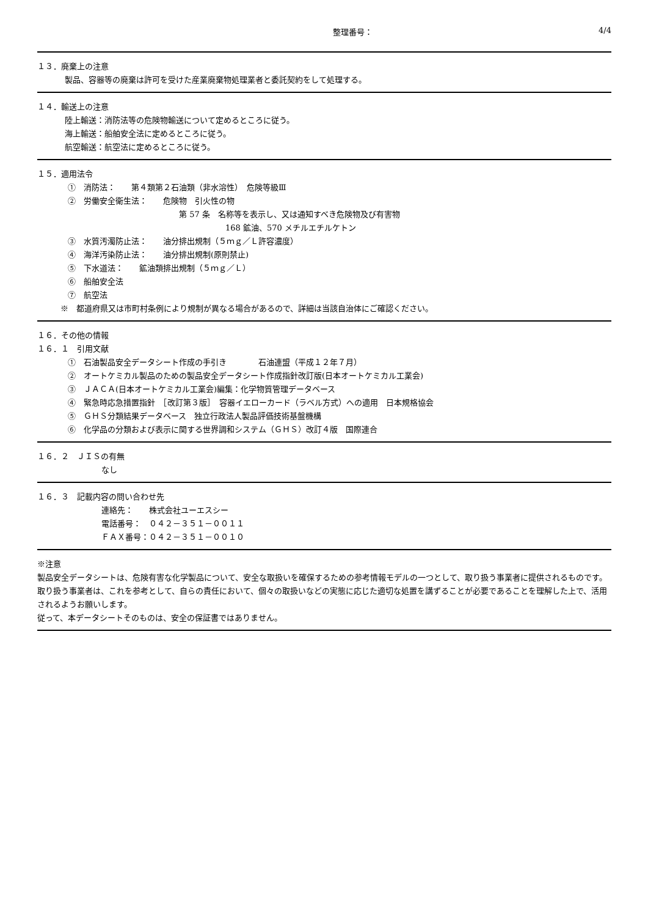整理番号： 4/4
１３．廃棄上の注意
製品、容器等の廃棄は許可を受けた産業廃棄物処理業者と委託契約をして処理する。
１４．輸送上の注意
陸上輸送：消防法等の危険物輸送について定めるところに従う。
海上輸送：船舶安全法に定めるところに従う。
航空輸送：航空法に定めるところに従う。
１５．適用法令
①　消防法：　　第４類第２石油類（非水溶性）　危険等級Ⅲ
②　労働安全衛生法：　　危険物　引火性の物
第 57 条　名称等を表示し、又は通知すべき危険物及び有害物
168 鉱油、570 メチルエチルケトン
③　水質汚濁防止法：　　油分排出規制（５ｍｇ／Ｌ許容濃度）
④　海洋汚染防止法：　　油分排出規制(原則禁止)
⑤　下水道法：　　鉱油類排出規制（５ｍｇ／Ｌ）
⑥　船舶安全法
⑦　航空法
※　都道府県又は市町村条例により規制が異なる場合があるので、詳細は当該自治体にご確認ください。
１６．その他の情報
１６．１　引用文献
①　石油製品安全データシート作成の手引き　　　　石油連盟（平成１２年７月）
②　オートケミカル製品のための製品安全データシート作成指針改訂版(日本オートケミカル工業会)
③　ＪＡＣＡ(日本オートケミカル工業会)編集：化学物質管理データベース
④　緊急時応急措置指針　［改訂第３版］　容器イエローカード（ラベル方式）への適用　日本規格協会
⑤　ＧＨＳ分類結果データベース　独立行政法人製品評価技術基盤機構
⑥　化学品の分類および表示に関する世界調和システム（ＧＨＳ）改訂４版　国際連合
１６．２　ＪＩＳの有無
なし
１６．３　記載内容の問い合わせ先
連絡先：　　株式会社ユーエスシー
電話番号：　０４２－３５１－００１１
ＦＡＸ番号：０４２－３５１－００１０
※注意
製品安全データシートは、危険有害な化学製品について、安全な取扱いを確保するための参考情報モデルの一つとして、取り扱う事業者に提供されるものです。
取り扱う事業者は、これを参考として、自らの責任において、個々の取扱いなどの実態に応じた適切な処置を講ずることが必要であることを理解した上で、活用されるようお願いします。
従って、本データシートそのものは、安全の保証書ではありません。